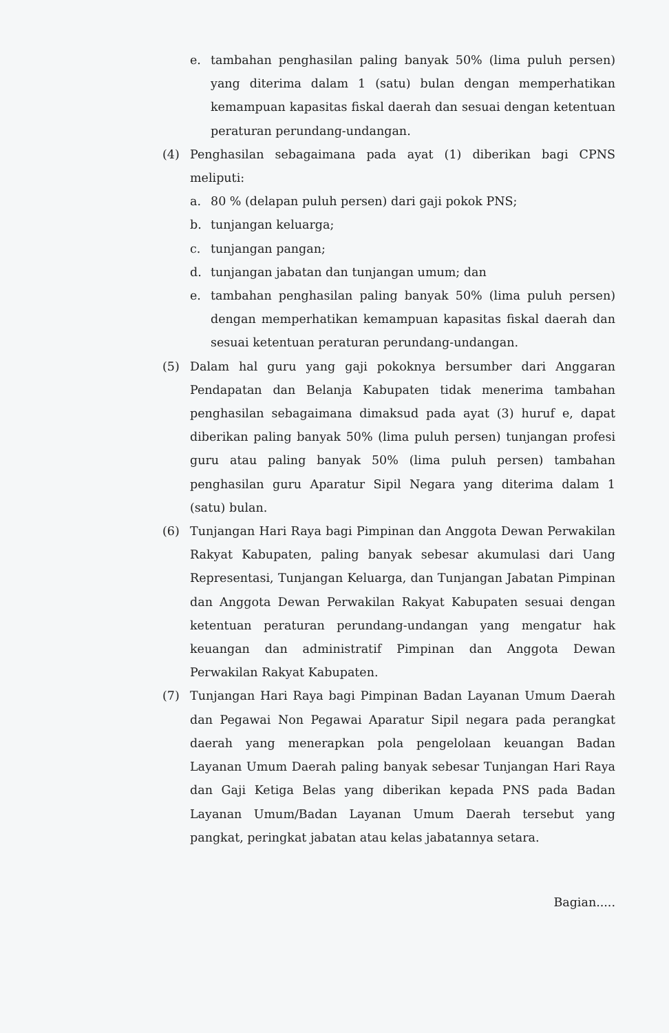e. tambahan penghasilan paling banyak 50% (lima puluh persen) yang diterima dalam 1 (satu) bulan dengan memperhatikan kemampuan kapasitas fiskal daerah dan sesuai dengan ketentuan peraturan perundang-undangan.
(4) Penghasilan sebagaimana pada ayat (1) diberikan bagi CPNS meliputi:
a. 80 % (delapan puluh persen) dari gaji pokok PNS;
b. tunjangan keluarga;
c. tunjangan pangan;
d. tunjangan jabatan dan tunjangan umum; dan
e. tambahan penghasilan paling banyak 50% (lima puluh persen) dengan memperhatikan kemampuan kapasitas fiskal daerah dan sesuai ketentuan peraturan perundang-undangan.
(5) Dalam hal guru yang gaji pokoknya bersumber dari Anggaran Pendapatan dan Belanja Kabupaten tidak menerima tambahan penghasilan sebagaimana dimaksud pada ayat (3) huruf e, dapat diberikan paling banyak 50% (lima puluh persen) tunjangan profesi guru atau paling banyak 50% (lima puluh persen) tambahan penghasilan guru Aparatur Sipil Negara yang diterima dalam 1 (satu) bulan.
(6) Tunjangan Hari Raya bagi Pimpinan dan Anggota Dewan Perwakilan Rakyat Kabupaten, paling banyak sebesar akumulasi dari Uang Representasi, Tunjangan Keluarga, dan Tunjangan Jabatan Pimpinan dan Anggota Dewan Perwakilan Rakyat Kabupaten sesuai dengan ketentuan peraturan perundang-undangan yang mengatur hak keuangan dan administratif Pimpinan dan Anggota Dewan Perwakilan Rakyat Kabupaten.
(7) Tunjangan Hari Raya bagi Pimpinan Badan Layanan Umum Daerah dan Pegawai Non Pegawai Aparatur Sipil negara pada perangkat daerah yang menerapkan pola pengelolaan keuangan Badan Layanan Umum Daerah paling banyak sebesar Tunjangan Hari Raya dan Gaji Ketiga Belas yang diberikan kepada PNS pada Badan Layanan Umum/Badan Layanan Umum Daerah tersebut yang pangkat, peringkat jabatan atau kelas jabatannya setara.
Bagian.....